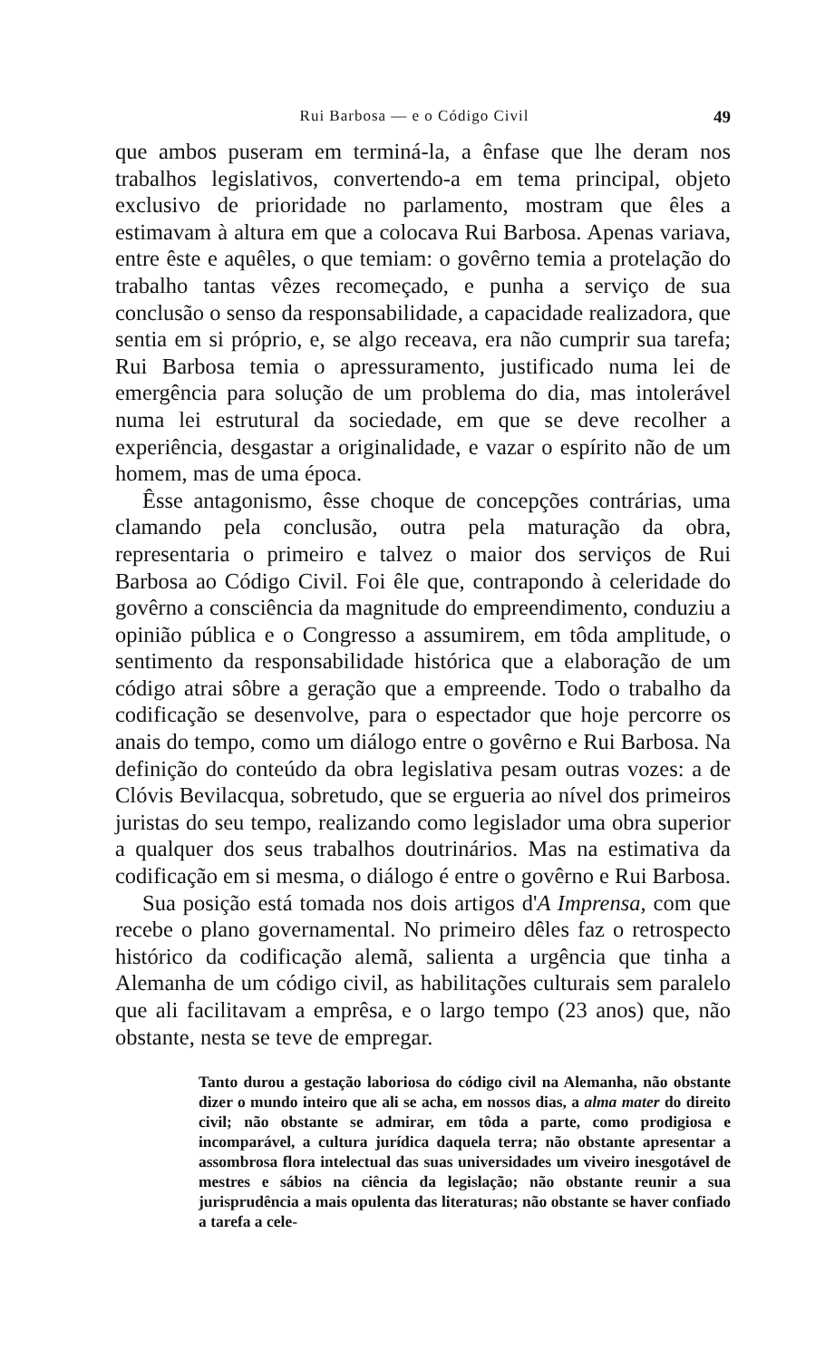Rui Barbosa — e o Código Civil 49
que ambos puseram em terminá-la, a ênfase que lhe deram nos trabalhos legislativos, convertendo-a em tema principal, objeto exclusivo de prioridade no parlamento, mostram que êles a estimavam à altura em que a colocava Rui Barbosa. Apenas variava, entre êste e aquêles, o que temiam: o govêrno temia a protelação do trabalho tantas vêzes recomeçado, e punha a serviço de sua conclusão o senso da responsabilidade, a capacidade realizadora, que sentia em si próprio, e, se algo receava, era não cumprir sua tarefa; Rui Barbosa temia o apressuramento, justificado numa lei de emergência para solução de um problema do dia, mas intolerável numa lei estrutural da sociedade, em que se deve recolher a experiência, desgastar a originalidade, e vazar o espírito não de um homem, mas de uma época.
Êsse antagonismo, êsse choque de concepções contrárias, uma clamando pela conclusão, outra pela maturação da obra, representaria o primeiro e talvez o maior dos serviços de Rui Barbosa ao Código Civil. Foi êle que, contrapondo à celeridade do govêrno a consciência da magnitude do empreendimento, conduziu a opinião pública e o Congresso a assumirem, em tôda amplitude, o sentimento da responsabilidade histórica que a elaboração de um código atrai sôbre a geração que a empreende. Todo o trabalho da codificação se desenvolve, para o espectador que hoje percorre os anais do tempo, como um diálogo entre o govêrno e Rui Barbosa. Na definição do conteúdo da obra legislativa pesam outras vozes: a de Clóvis Bevilacqua, sobretudo, que se ergueria ao nível dos primeiros juristas do seu tempo, realizando como legislador uma obra superior a qualquer dos seus trabalhos doutrinários. Mas na estimativa da codificação em si mesma, o diálogo é entre o govêrno e Rui Barbosa.
Sua posição está tomada nos dois artigos d'A Imprensa, com que recebe o plano governamental. No primeiro dêles faz o retrospecto histórico da codificação alemã, salienta a urgência que tinha a Alemanha de um código civil, as habilitações culturais sem paralelo que ali facilitavam a emprêsa, e o largo tempo (23 anos) que, não obstante, nesta se teve de empregar.
Tanto durou a gestação laboriosa do código civil na Alemanha, não obstante dizer o mundo inteiro que ali se acha, em nossos dias, a alma mater do direito civil; não obstante se admirar, em tôda a parte, como prodigiosa e incomparável, a cultura jurídica daquela terra; não obstante apresentar a assombrosa flora intelectual das suas universidades um viveiro inesgotável de mestres e sábios na ciência da legislação; não obstante reunir a sua jurisprudência a mais opulenta das literaturas; não obstante se haver confiado a tarefa a cele-